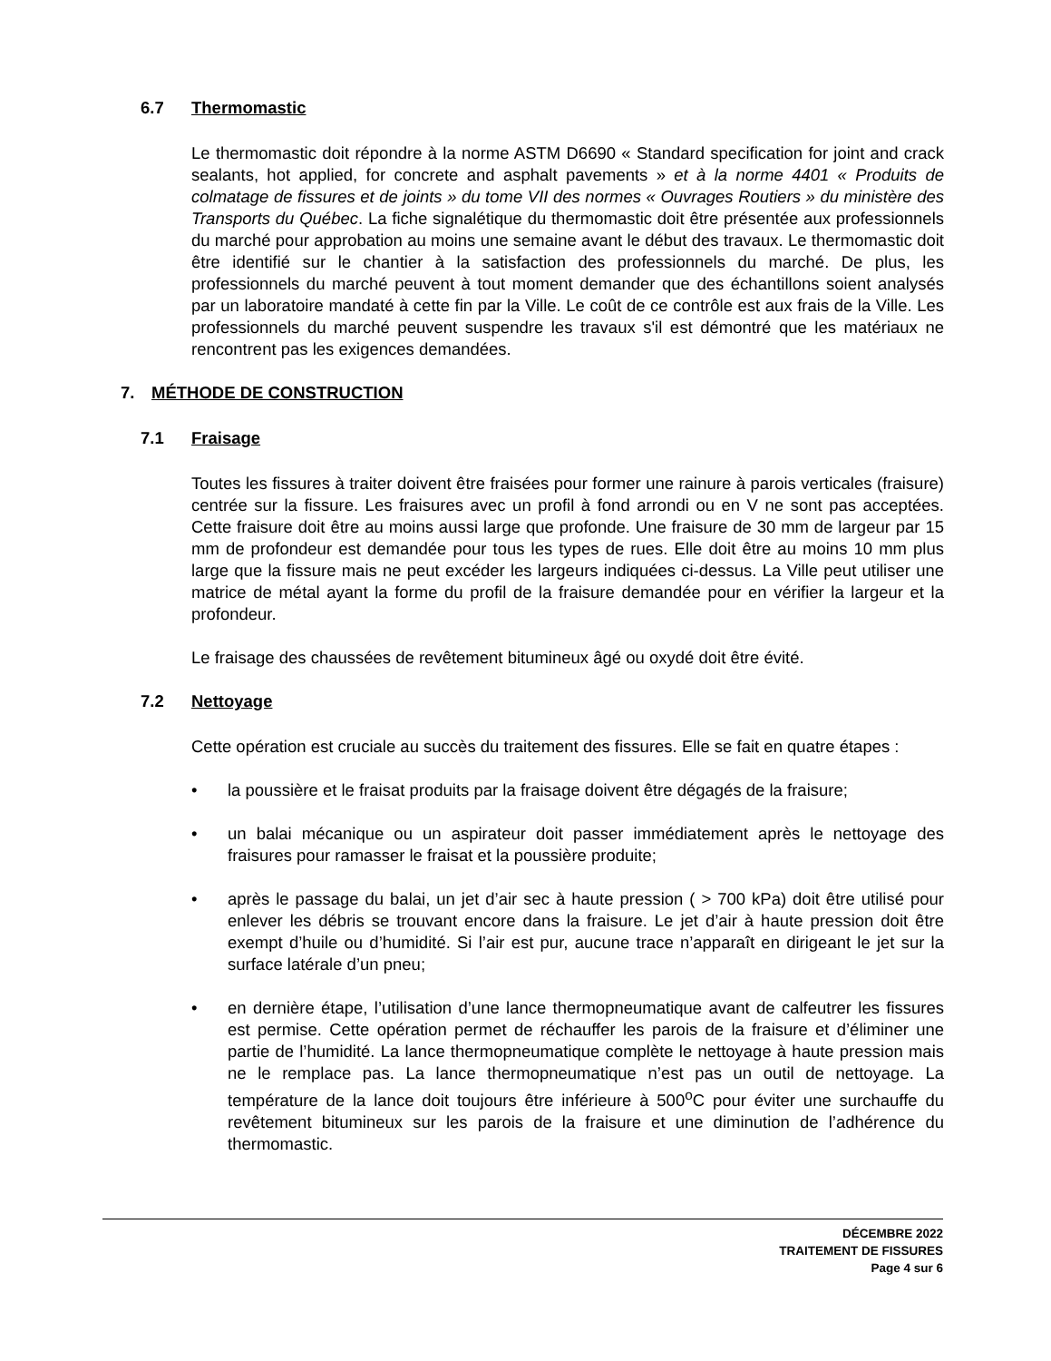6.7 Thermomastic
Le thermomastic doit répondre à la norme ASTM D6690 « Standard specification for joint and crack sealants, hot applied, for concrete and asphalt pavements » et à la norme 4401 « Produits de colmatage de fissures et de joints » du tome VII des normes « Ouvrages Routiers » du ministère des Transports du Québec. La fiche signalétique du thermomastic doit être présentée aux professionnels du marché pour approbation au moins une semaine avant le début des travaux. Le thermomastic doit être identifié sur le chantier à la satisfaction des professionnels du marché. De plus, les professionnels du marché peuvent à tout moment demander que des échantillons soient analysés par un laboratoire mandaté à cette fin par la Ville. Le coût de ce contrôle est aux frais de la Ville. Les professionnels du marché peuvent suspendre les travaux s'il est démontré que les matériaux ne rencontrent pas les exigences demandées.
7. MÉTHODE DE CONSTRUCTION
7.1 Fraisage
Toutes les fissures à traiter doivent être fraisées pour former une rainure à parois verticales (fraisure) centrée sur la fissure. Les fraisures avec un profil à fond arrondi ou en V ne sont pas acceptées. Cette fraisure doit être au moins aussi large que profonde. Une fraisure de 30 mm de largeur par 15 mm de profondeur est demandée pour tous les types de rues. Elle doit être au moins 10 mm plus large que la fissure mais ne peut excéder les largeurs indiquées ci-dessus. La Ville peut utiliser une matrice de métal ayant la forme du profil de la fraisure demandée pour en vérifier la largeur et la profondeur.
Le fraisage des chaussées de revêtement bitumineux âgé ou oxydé doit être évité.
7.2 Nettoyage
Cette opération est cruciale au succès du traitement des fissures. Elle se fait en quatre étapes :
• la poussière et le fraisat produits par la fraisage doivent être dégagés de la fraisure;
• un balai mécanique ou un aspirateur doit passer immédiatement après le nettoyage des fraisures pour ramasser le fraisat et la poussière produite;
• après le passage du balai, un jet d’air sec à haute pression ( > 700 kPa) doit être utilisé pour enlever les débris se trouvant encore dans la fraisure. Le jet d’air à haute pression doit être exempt d’huile ou d’humidité. Si l’air est pur, aucune trace n’apparaît en dirigeant le jet sur la surface latérale d’un pneu;
• en dernière étape, l’utilisation d’une lance thermopneumatique avant de calfeutrer les fissures est permise. Cette opération permet de réchauffer les parois de la fraisure et d’éliminer une partie de l’humidité. La lance thermopneumatique complète le nettoyage à haute pression mais ne le remplace pas. La lance thermopneumatique n’est pas un outil de nettoyage. La température de la lance doit toujours être inférieure à 500<sup>o</sup>C pour éviter une surchauffe du revêtement bitumineux sur les parois de la fraisure et une diminution de l’adhérence du thermomastic.
DÉCEMBRE 2022
TRAITEMENT DE FISSURES
Page 4 sur 6